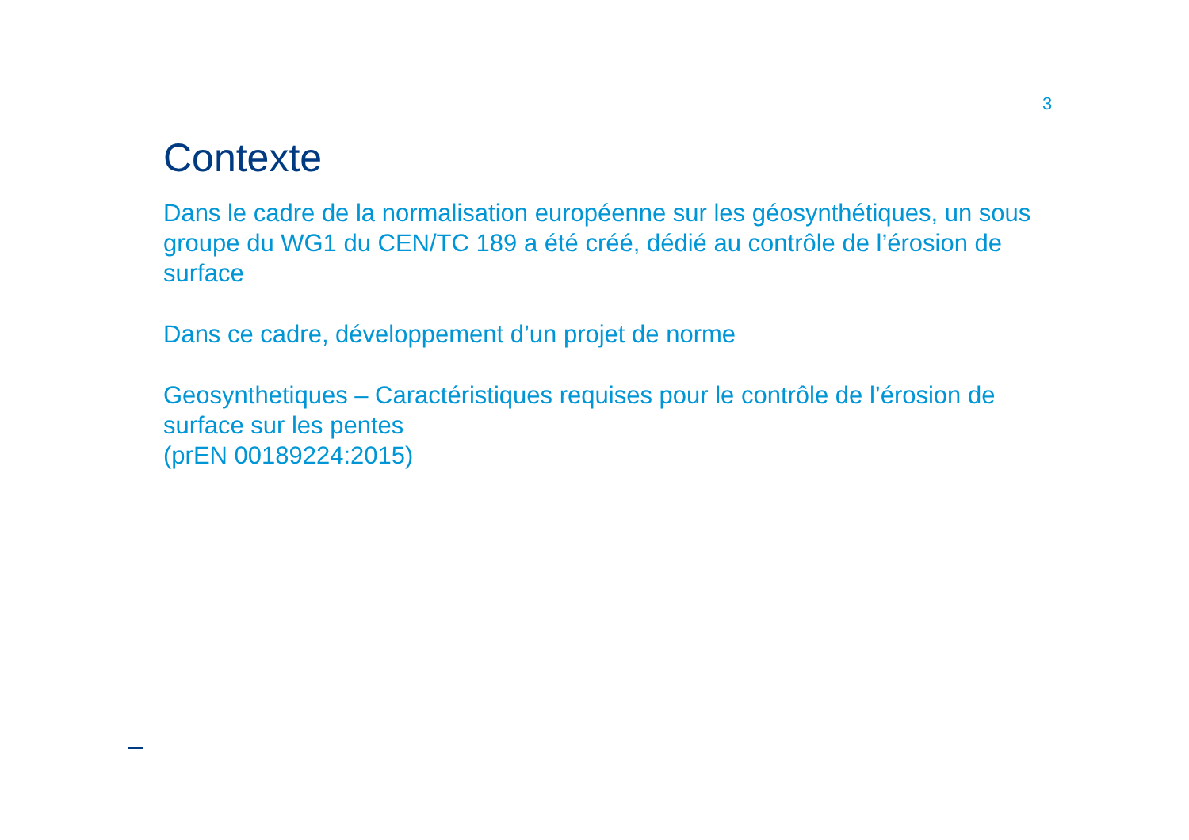3
Contexte
Dans le cadre de la normalisation européenne sur les géosynthétiques, un sous groupe du WG1 du CEN/TC 189 a été créé, dédié au contrôle de l’érosion de surface
Dans ce cadre, développement d’un projet de norme
Geosynthetiques – Caractéristiques requises pour le contrôle de l’érosion de surface sur les pentes
(prEN 00189224:2015)